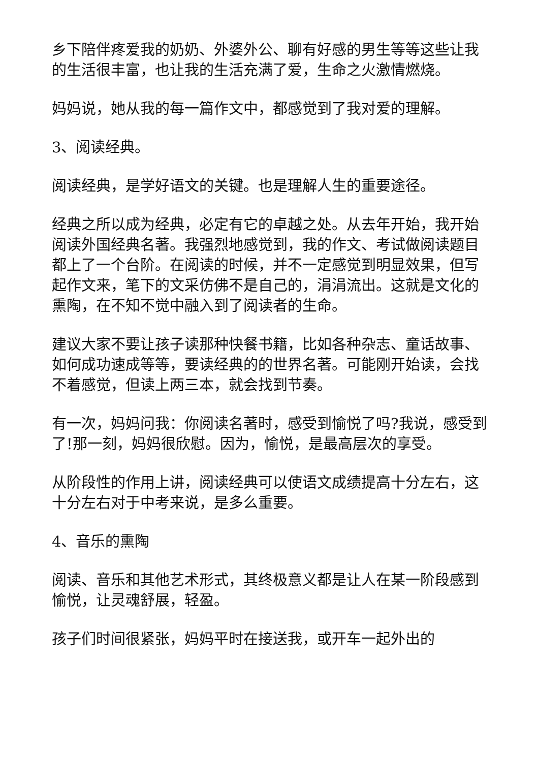乡下陪伴疼爱我的奶奶、外婆外公、聊有好感的男生等等这些让我的生活很丰富，也让我的生活充满了爱，生命之火激情燃烧。
妈妈说，她从我的每一篇作文中，都感觉到了我对爱的理解。
3、阅读经典。
阅读经典，是学好语文的关键。也是理解人生的重要途径。
经典之所以成为经典，必定有它的卓越之处。从去年开始，我开始阅读外国经典名著。我强烈地感觉到，我的作文、考试做阅读题目都上了一个台阶。在阅读的时候，并不一定感觉到明显效果，但写起作文来，笔下的文采仿佛不是自己的，涓涓流出。这就是文化的熏陶，在不知不觉中融入到了阅读者的生命。
建议大家不要让孩子读那种快餐书籍，比如各种杂志、童话故事、如何成功速成等等，要读经典的的世界名著。可能刚开始读，会找不着感觉，但读上两三本，就会找到节奏。
有一次，妈妈问我：你阅读名著时，感受到愉悦了吗?我说，感受到了!那一刻，妈妈很欣慰。因为，愉悦，是最高层次的享受。
从阶段性的作用上讲，阅读经典可以使语文成绩提高十分左右，这十分左右对于中考来说，是多么重要。
4、音乐的熏陶
阅读、音乐和其他艺术形式，其终极意义都是让人在某一阶段感到愉悦，让灵魂舒展，轻盈。
孩子们时间很紧张，妈妈平时在接送我，或开车一起外出的